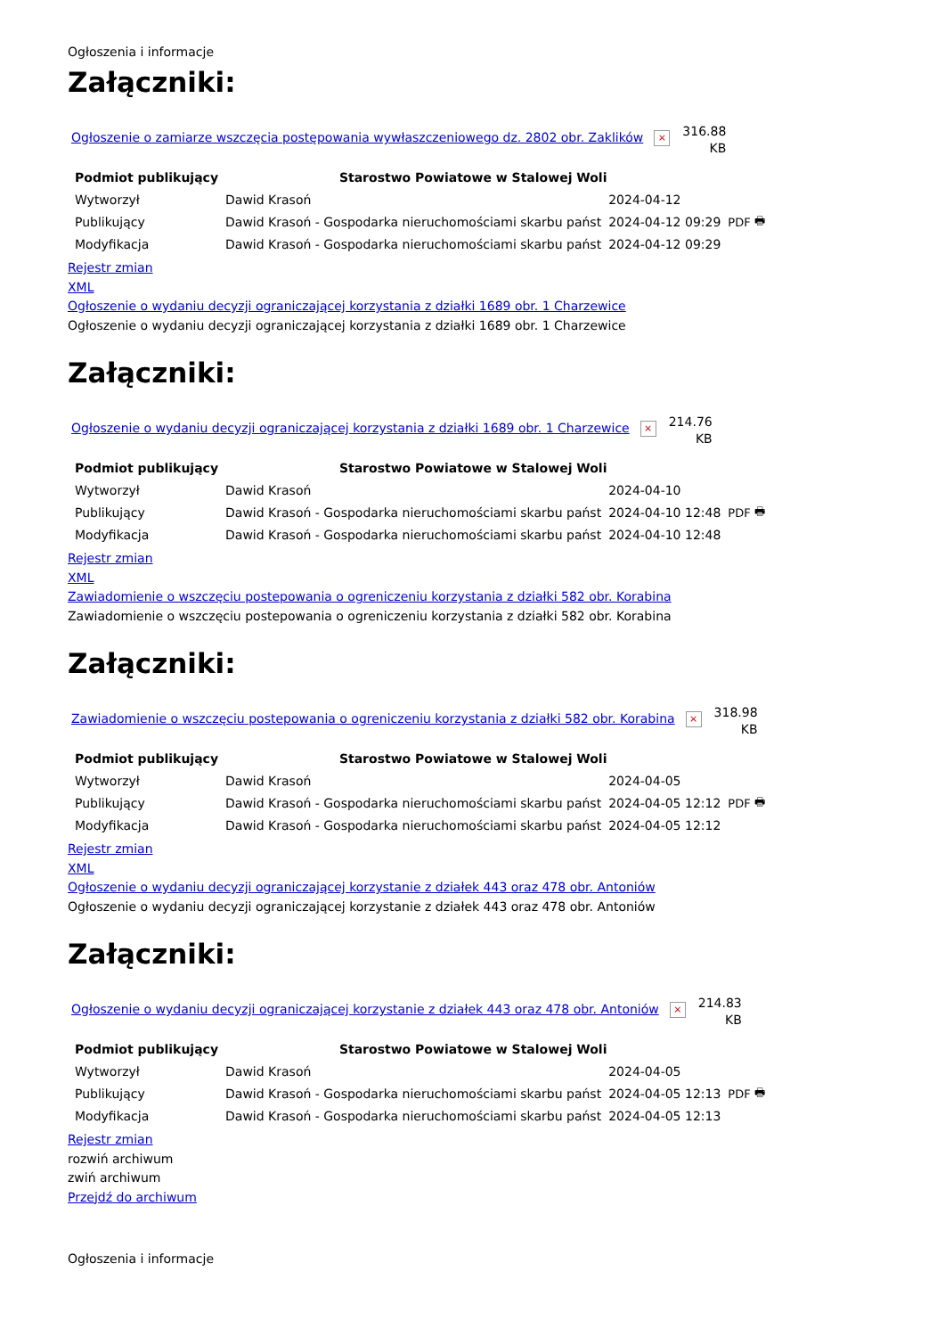Ogłoszenia i informacje
Załączniki:
Ogłoszenie o zamiarze wszczęcia postępowania wywłaszczeniowego dz. 2802 obr. Zaklików × 316.88
KB
| Podmiot publikujący | Starostwo Powiatowe w Stalowej Woli | | |
| Wytworzył | Dawid Krasoń | 2024-04-12 | PDF 🖶 |
| Publikujący | Dawid Krasoń - Gospodarka nieruchomościami skarbu państ | 2024-04-12 09:29 | |
| Modyfikacja | Dawid Krasoń - Gospodarka nieruchomościami skarbu państ | 2024-04-12 09:29 | |
Rejestr zmian
XML
Ogłoszenie o wydaniu decyzji ograniczającej korzystania z działki 1689 obr. 1 Charzewice
Ogłoszenie o wydaniu decyzji ograniczającej korzystania z działki 1689 obr. 1 Charzewice
Załączniki:
Ogłoszenie o wydaniu decyzji ograniczającej korzystania z działki 1689 obr. 1 Charzewice × 214.76
KB
| Podmiot publikujący | Starostwo Powiatowe w Stalowej Woli | | |
| Wytworzył | Dawid Krasoń | 2024-04-10 | PDF 🖶 |
| Publikujący | Dawid Krasoń - Gospodarka nieruchomościami skarbu państ | 2024-04-10 12:48 | |
| Modyfikacja | Dawid Krasoń - Gospodarka nieruchomościami skarbu państ | 2024-04-10 12:48 | |
Rejestr zmian
XML
Zawiadomienie o wszczęciu postepowania o ogreniczeniu korzystania z działki 582 obr. Korabina
Zawiadomienie o wszczęciu postepowania o ogreniczeniu korzystania z działki 582 obr. Korabina
Załączniki:
Zawiadomienie o wszczęciu postepowania o ogreniczeniu korzystania z działki 582 obr. Korabina × 318.98
KB
| Podmiot publikujący | Starostwo Powiatowe w Stalowej Woli | | |
| Wytworzył | Dawid Krasoń | 2024-04-05 | PDF 🖶 |
| Publikujący | Dawid Krasoń - Gospodarka nieruchomościami skarbu państ | 2024-04-05 12:12 | |
| Modyfikacja | Dawid Krasoń - Gospodarka nieruchomościami skarbu państ | 2024-04-05 12:12 | |
Rejestr zmian
XML
Ogłoszenie o wydaniu decyzji ograniczającej korzystanie z działek 443 oraz 478 obr. Antoniów
Ogłoszenie o wydaniu decyzji ograniczającej korzystanie z działek 443 oraz 478 obr. Antoniów
Załączniki:
Ogłoszenie o wydaniu decyzji ograniczającej korzystanie z działek 443 oraz 478 obr. Antoniów × 214.83
KB
| Podmiot publikujący | Starostwo Powiatowe w Stalowej Woli | | |
| Wytworzył | Dawid Krasoń | 2024-04-05 | PDF 🖶 |
| Publikujący | Dawid Krasoń - Gospodarka nieruchomościami skarbu państ | 2024-04-05 12:13 | |
| Modyfikacja | Dawid Krasoń - Gospodarka nieruchomościami skarbu państ | 2024-04-05 12:13 | |
Rejestr zmian
rozwiń archiwum
zwiń archiwum
Przejdź do archiwum
Ogłoszenia i informacje